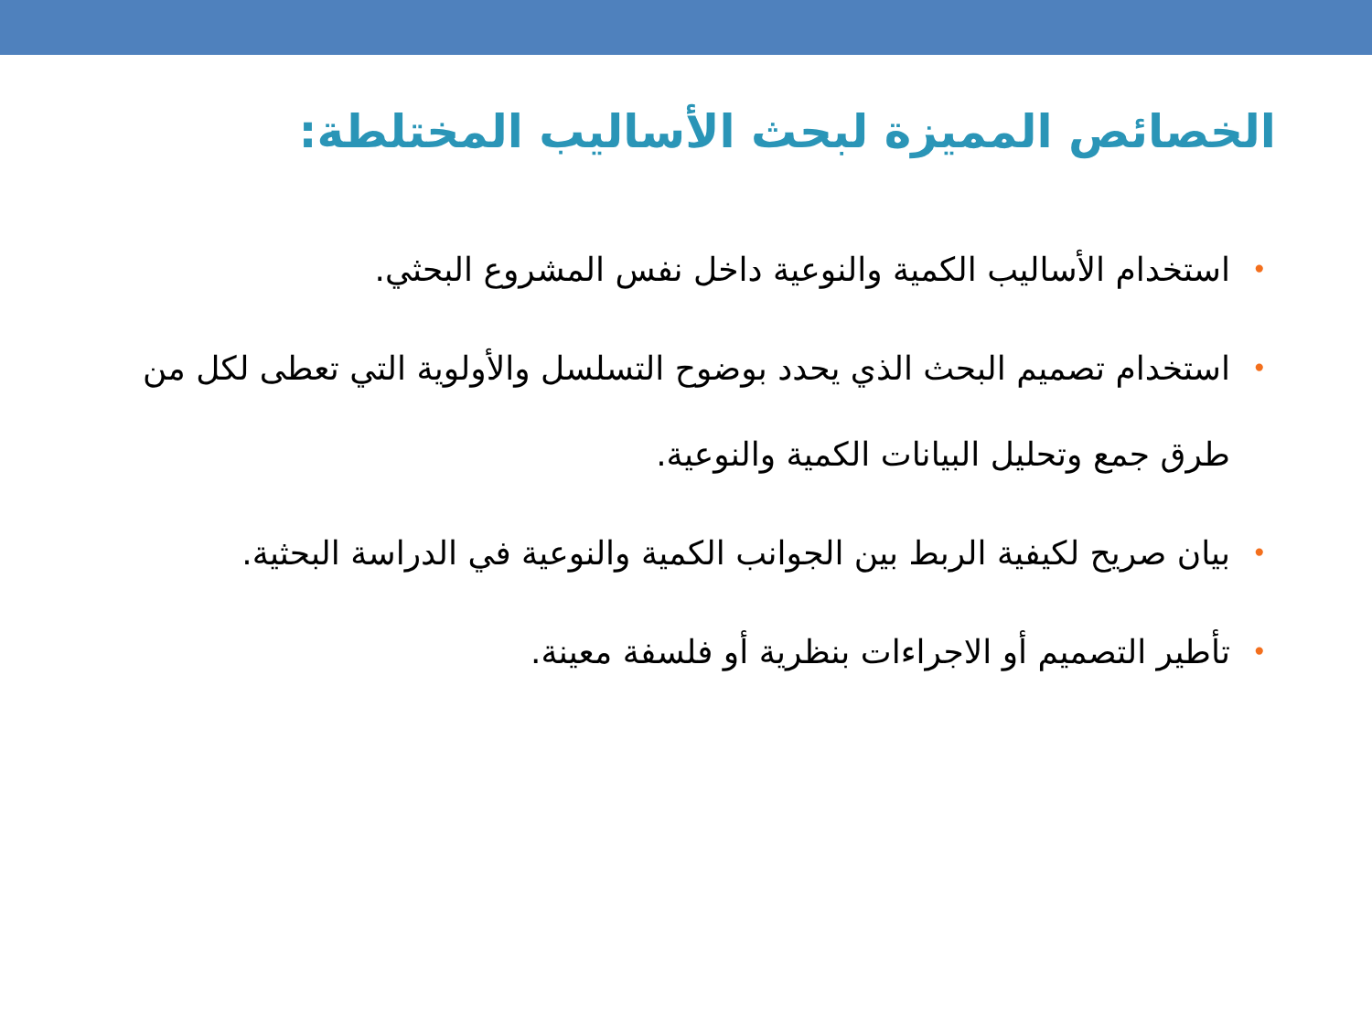الخصائص المميزة لبحث الأساليب المختلطة:
• استخدام الأساليب الكمية والنوعية داخل نفس المشروع البحثي.
• استخدام تصميم البحث الذي يحدد بوضوح التسلسل والأولوية التي تعطى لكل من طرق جمع وتحليل البيانات الكمية والنوعية.
• بيان صريح لكيفية الربط بين الجوانب الكمية والنوعية في الدراسة البحثية.
• تأطير التصميم أو الاجراءات بنظرية أو فلسفة معينة.